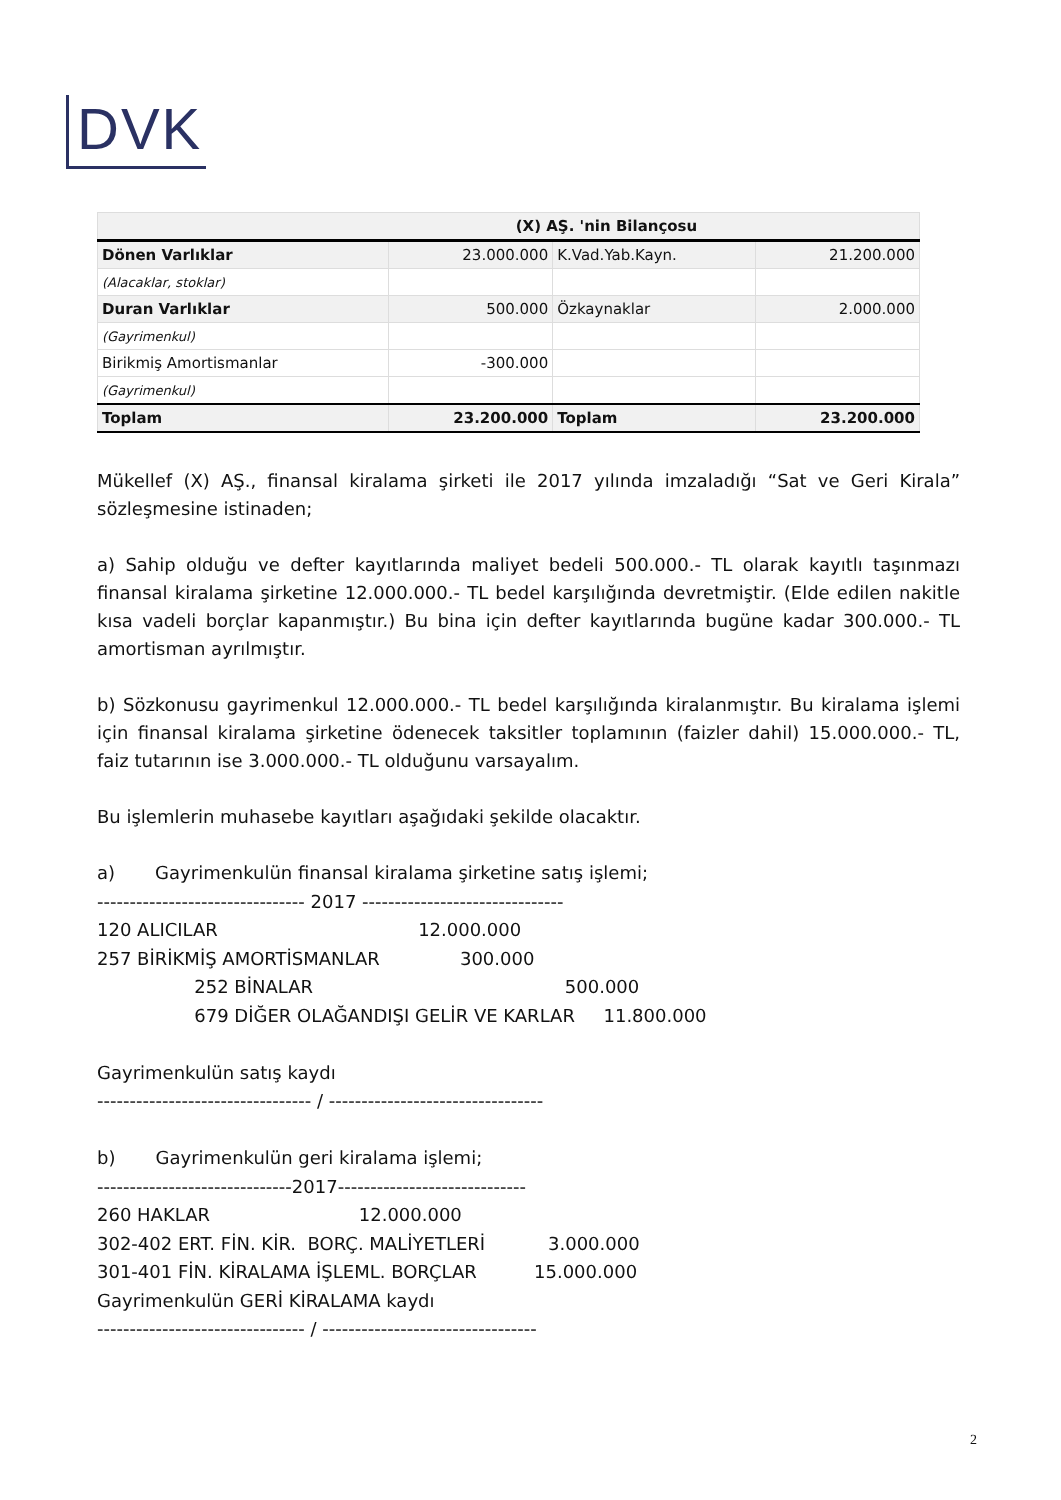DVK
| (X) AŞ. 'nin Bilançosu | | | |
| Dönen Varlıklar | 23.000.000 | K.Vad.Yab.Kayn. | 21.200.000 |
| (Alacaklar, stoklar) | | | |
| Duran Varlıklar | 500.000 | Özkaynaklar | 2.000.000 |
| (Gayrimenkul) | | | |
| Birikmiş Amortismanlar | -300.000 | | |
| (Gayrimenkul) | | | |
| Toplam | 23.200.000 | Toplam | 23.200.000 |
Mükellef (X) AŞ., finansal kiralama şirketi ile 2017 yılında imzaladığı “Sat ve Geri Kirala” sözleşmesine istinaden;
a) Sahip olduğu ve defter kayıtlarında maliyet bedeli 500.000.- TL olarak kayıtlı taşınmazı finansal kiralama şirketine 12.000.000.- TL bedel karşılığında devretmiştir. (Elde edilen nakitle kısa vadeli borçlar kapanmıştır.) Bu bina için defter kayıtlarında bugüne kadar 300.000.- TL amortisman ayrılmıştır.
b) Sözkonusu gayrimenkul 12.000.000.- TL bedel karşılığında kiralanmıştır. Bu kiralama işlemi için finansal kiralama şirketine ödenecek taksitler toplamının (faizler dahil) 15.000.000.- TL, faiz tutarının ise 3.000.000.- TL olduğunu varsayalım.
Bu işlemlerin muhasebe kayıtları aşağıdaki şekilde olacaktır.
a) Gayrimenkulün finansal kiralama şirketine satış işlemi; -------------------------------- 2017 ------------------------------- 120 ALICILAR 12.000.000 257 BİRİKMİŞ AMORTİSMANLAR 300.000 252 BİNALAR 500.000 679 DİĞER OLAĞANDIŞI GELİR VE KARLAR 11.800.000 Gayrimenkulün satış kaydı --------------------------------- / --------------------------------- b) Gayrimenkulün geri kiralama işlemi; ------------------------------2017----------------------------- 260 HAKLAR 12.000.000 302-402 ERT. FİN. KİR. BORÇ. MALİYETLERİ 3.000.000 301-401 FİN. KİRALAMA İŞLEML. BORÇLAR 15.000.000 Gayrimenkulün GERİ KİRALAMA kaydı -------------------------------- / ---------------------------------
2